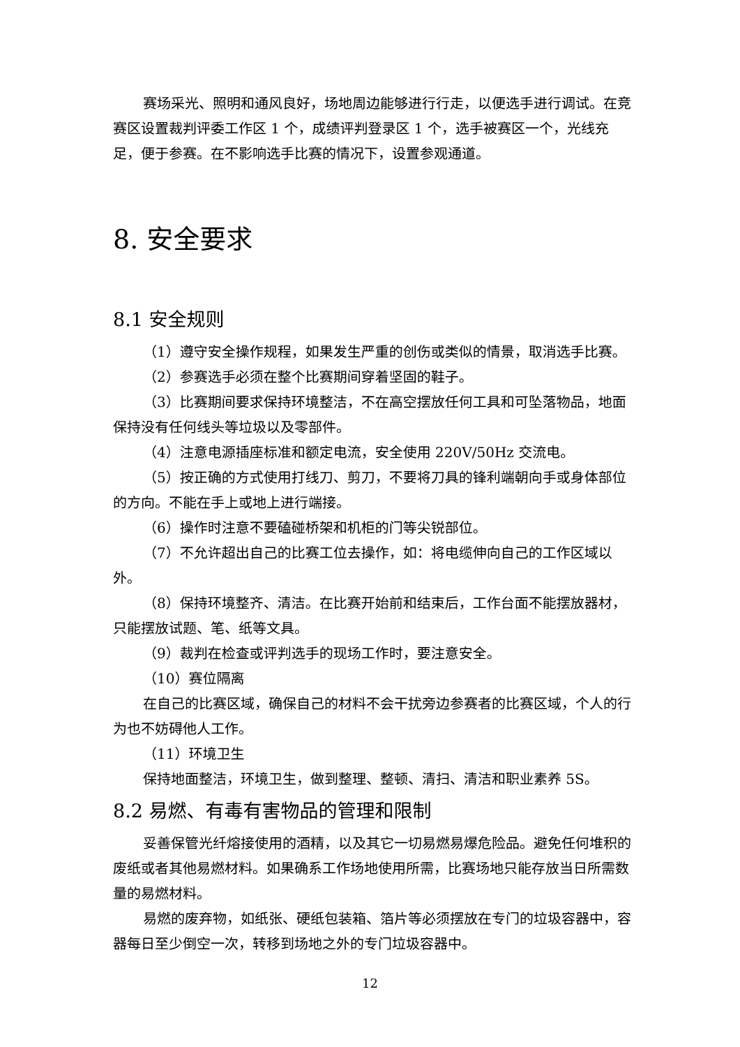赛场采光、照明和通风良好，场地周边能够进行行走，以便选手进行调试。在竞赛区设置裁判评委工作区 1 个，成绩评判登录区 1 个，选手被赛区一个，光线充足，便于参赛。在不影响选手比赛的情况下，设置参观通道。
8. 安全要求
8.1 安全规则
（1）遵守安全操作规程，如果发生严重的创伤或类似的情景，取消选手比赛。
（2）参赛选手必须在整个比赛期间穿着坚固的鞋子。
（3）比赛期间要求保持环境整洁，不在高空摆放任何工具和可坠落物品，地面保持没有任何线头等垃圾以及零部件。
（4）注意电源插座标准和额定电流，安全使用 220V/50Hz 交流电。
（5）按正确的方式使用打线刀、剪刀，不要将刀具的锋利端朝向手或身体部位的方向。不能在手上或地上进行端接。
（6）操作时注意不要磕碰桥架和机柜的门等尖锐部位。
（7）不允许超出自己的比赛工位去操作，如：将电缆伸向自己的工作区域以外。
（8）保持环境整齐、清洁。在比赛开始前和结束后，工作台面不能摆放器材，只能摆放试题、笔、纸等文具。
（9）裁判在检查或评判选手的现场工作时，要注意安全。
（10）赛位隔离
在自己的比赛区域，确保自己的材料不会干扰旁边参赛者的比赛区域，个人的行为也不妨碍他人工作。
（11）环境卫生
保持地面整洁，环境卫生，做到整理、整顿、清扫、清洁和职业素养 5S。
8.2 易燃、有毒有害物品的管理和限制
妥善保管光纤熔接使用的酒精，以及其它一切易燃易爆危险品。避免任何堆积的废纸或者其他易燃材料。如果确系工作场地使用所需，比赛场地只能存放当日所需数量的易燃材料。
易燃的废弃物，如纸张、硬纸包装箱、箔片等必须摆放在专门的垃圾容器中，容器每日至少倒空一次，转移到场地之外的专门垃圾容器中。
12